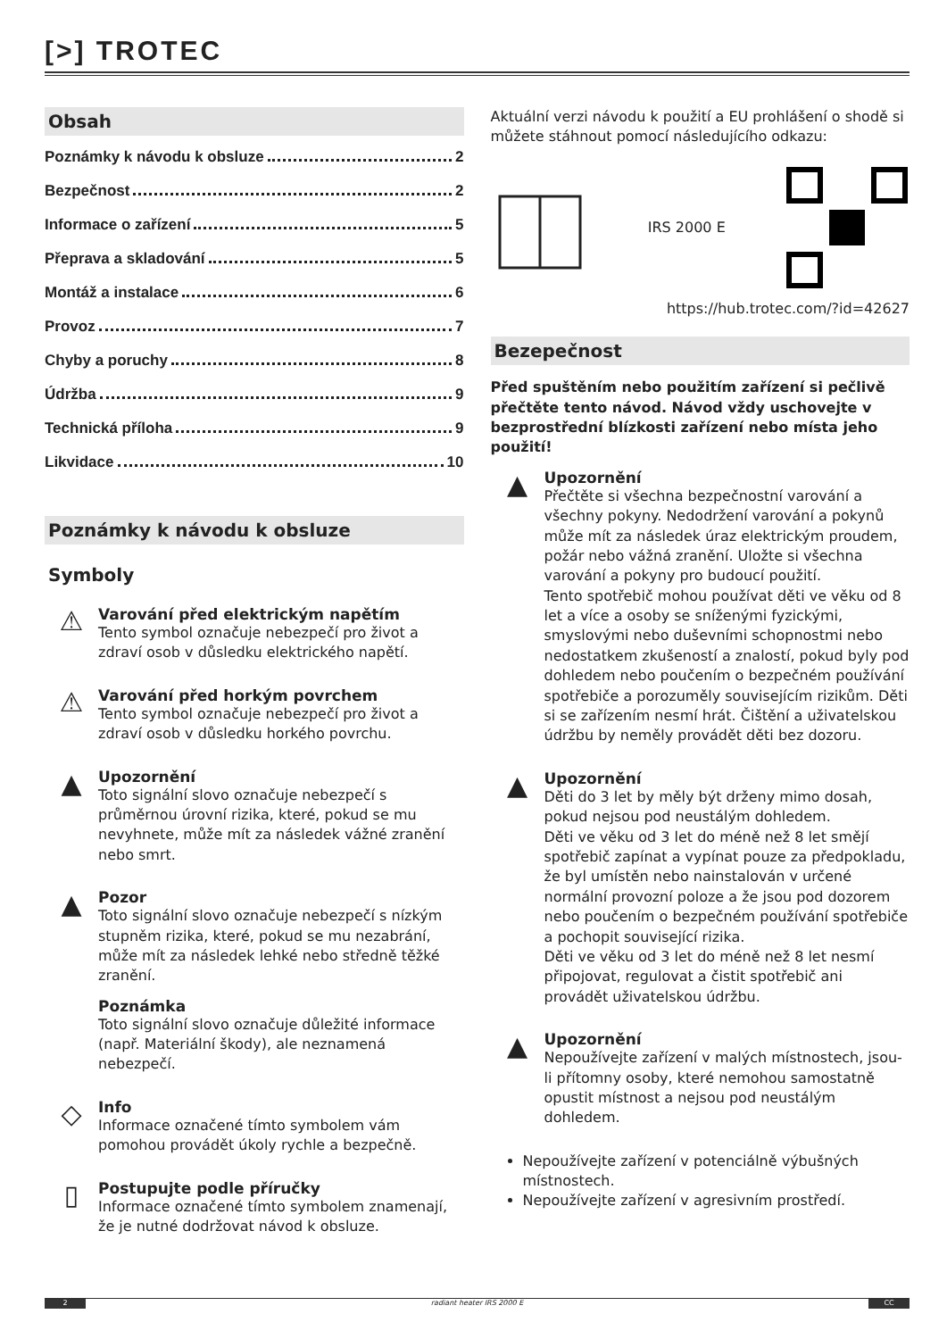[>] TROTEC
Obsah
Poznámky k návodu k obsluze 2
Bezpečnost 2
Informace o zařízení 5
Přeprava a skladování 5
Montáž a instalace 6
Provoz 7
Chyby a poruchy 8
Údržba 9
Technická příloha 9
Likvidace 10
Poznámky k návodu k obsluze
Symboly
⚠
Varování před elektrickým napětím
Tento symbol označuje nebezpečí pro život a zdraví osob v důsledku elektrického napětí.
⚠
Varování před horkým povrchem
Tento symbol označuje nebezpečí pro život a zdraví osob v důsledku horkého povrchu.
▲
Upozornění
Toto signální slovo označuje nebezpečí s průměrnou úrovní rizika, které, pokud se mu nevyhnete, může mít za následek vážné zranění nebo smrt.
▲
Pozor
Toto signální slovo označuje nebezpečí s nízkým stupněm rizika, které, pokud se mu nezabrání, může mít za následek lehké nebo středně těžké zranění.
Poznámka
Toto signální slovo označuje důležité informace (např. Materiální škody), ale neznamená nebezpečí.
◇
Info
Informace označené tímto symbolem vám pomohou provádět úkoly rychle a bezpečně.
▯
Postupujte podle příručky
Informace označené tímto symbolem znamenají, že je nutné dodržovat návod k obsluze.
Aktuální verzi návodu k použití a EU prohlášení o shodě si můžete stáhnout pomocí následujícího odkazu:
IRS 2000 E
https://hub.trotec.com/?id=42627
Bezepečnost
Před spuštěním nebo použitím zařízení si pečlivě přečtěte tento návod. Návod vždy uschovejte v bezprostřední blízkosti zařízení nebo místa jeho použití!
▲
Upozornění
Přečtěte si všechna bezpečnostní varování a všechny pokyny. Nedodržení varování a pokynů může mít za následek úraz elektrickým proudem, požár nebo vážná zranění. Uložte si všechna varování a pokyny pro budoucí použití.
Tento spotřebič mohou používat děti ve věku od 8 let a více a osoby se sníženými fyzickými, smyslovými nebo duševními schopnostmi nebo nedostatkem zkušeností a znalostí, pokud byly pod dohledem nebo poučením o bezpečném používání spotřebiče a porozuměly souvisejícím rizikům. Děti si se zařízením nesmí hrát. Čištění a uživatelskou údržbu by neměly provádět děti bez dozoru.
▲
Upozornění
Děti do 3 let by měly být drženy mimo dosah, pokud nejsou pod neustálým dohledem.
Děti ve věku od 3 let do méně než 8 let smějí spotřebič zapínat a vypínat pouze za předpokladu, že byl umístěn nebo nainstalován v určené normální provozní poloze a že jsou pod dozorem nebo poučením o bezpečném používání spotřebiče a pochopit související rizika.
Děti ve věku od 3 let do méně než 8 let nesmí připojovat, regulovat a čistit spotřebič ani provádět uživatelskou údržbu.
▲
Upozornění
Nepoužívejte zařízení v malých místnostech, jsou-li přítomny osoby, které nemohou samostatně opustit místnost a nejsou pod neustálým dohledem.
Nepoužívejte zařízení v potenciálně výbušných místnostech.
Nepoužívejte zařízení v agresivním prostředí.
2 radiant heater IRS 2000 E CC